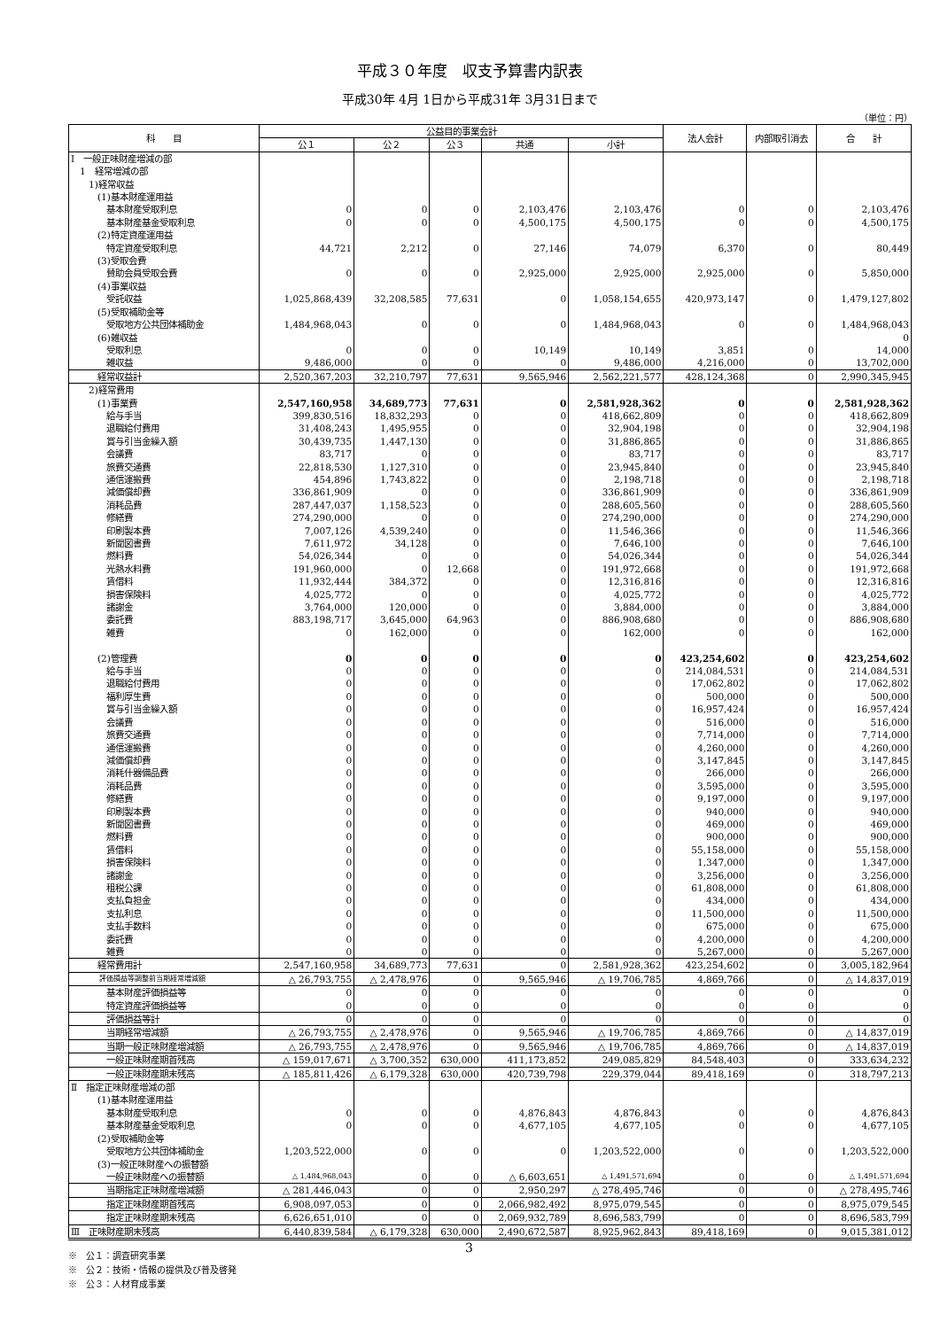平成３０年度　収支予算書内訳表
平成30年 4月 1日から平成31年 3月31日まで
（単位：円）
| 科 目 | 公益目的事業会計 | | | | | 法人会計 | 内部取引消去 | 合 計 |
| --- | --- | --- | --- | --- | --- | --- | --- | --- |
| | 公１ | 公２ | 公３ | 共通 | 小計 | | | |
| Ⅰ 一般正味財産増減の部 | | | | | | | | |
| 1 経常増減の部 | | | | | | | | |
| 1)経常収益 | | | | | | | | |
| (1)基本財産運用益 | | | | | | | | |
| 基本財産受取利息 | 0 | 0 | 0 | 2,103,476 | 2,103,476 | 0 | 0 | 2,103,476 |
| 基本財産基金受取利息 | 0 | 0 | 0 | 4,500,175 | 4,500,175 | 0 | 0 | 4,500,175 |
| (2)特定資産運用益 | | | | | | | | |
| 特定資産受取利息 | 44,721 | 2,212 | 0 | 27,146 | 74,079 | 6,370 | 0 | 80,449 |
| (3)受取会費 | | | | | | | | |
| 賛助会員受取会費 | 0 | 0 | 0 | 2,925,000 | 2,925,000 | 2,925,000 | 0 | 5,850,000 |
| (4)事業収益 | | | | | | | | |
| 受託収益 | 1,025,868,439 | 32,208,585 | 77,631 | 0 | 1,058,154,655 | 420,973,147 | 0 | 1,479,127,802 |
| (5)受取補助金等 | | | | | | | | |
| 受取地方公共団体補助金 | 1,484,968,043 | 0 | 0 | 0 | 1,484,968,043 | 0 | 0 | 1,484,968,043 |
| (6)雑収益 | | | | | | | | 0 |
| 受取利息 | 0 | 0 | 0 | 10,149 | 10,149 | 3,851 | 0 | 14,000 |
| 雑収益 | 9,486,000 | 0 | 0 | 0 | 9,486,000 | 4,216,000 | 0 | 13,702,000 |
| 経常収益計 | 2,520,367,203 | 32,210,797 | 77,631 | 9,565,946 | 2,562,221,577 | 428,124,368 | 0 | 2,990,345,945 |
| 2)経常費用 | | | | | | | | |
| (1)事業費 | 2,547,160,958 | 34,689,773 | 77,631 | 0 | 2,581,928,362 | 0 | 0 | 2,581,928,362 |
| 給与手当 | 399,830,516 | 18,832,293 | 0 | 0 | 418,662,809 | 0 | 0 | 418,662,809 |
| 退職給付費用 | 31,408,243 | 1,495,955 | 0 | 0 | 32,904,198 | 0 | 0 | 32,904,198 |
| 賞与引当金繰入額 | 30,439,735 | 1,447,130 | 0 | 0 | 31,886,865 | 0 | 0 | 31,886,865 |
| 会議費 | 83,717 | 0 | 0 | 0 | 83,717 | 0 | 0 | 83,717 |
| 旅費交通費 | 22,818,530 | 1,127,310 | 0 | 0 | 23,945,840 | 0 | 0 | 23,945,840 |
| 通信運搬費 | 454,896 | 1,743,822 | 0 | 0 | 2,198,718 | 0 | 0 | 2,198,718 |
| 減価償却費 | 336,861,909 | 0 | 0 | 0 | 336,861,909 | 0 | 0 | 336,861,909 |
| 消耗品費 | 287,447,037 | 1,158,523 | 0 | 0 | 288,605,560 | 0 | 0 | 288,605,560 |
| 修繕費 | 274,290,000 | 0 | 0 | 0 | 274,290,000 | 0 | 0 | 274,290,000 |
| 印刷製本費 | 7,007,126 | 4,539,240 | 0 | 0 | 11,546,366 | 0 | 0 | 11,546,366 |
| 新聞図書費 | 7,611,972 | 34,128 | 0 | 0 | 7,646,100 | 0 | 0 | 7,646,100 |
| 燃料費 | 54,026,344 | 0 | 0 | 0 | 54,026,344 | 0 | 0 | 54,026,344 |
| 光熱水料費 | 191,960,000 | 0 | 12,668 | 0 | 191,972,668 | 0 | 0 | 191,972,668 |
| 賃借料 | 11,932,444 | 384,372 | 0 | 0 | 12,316,816 | 0 | 0 | 12,316,816 |
| 損害保険料 | 4,025,772 | 0 | 0 | 0 | 4,025,772 | 0 | 0 | 4,025,772 |
| 諸謝金 | 3,764,000 | 120,000 | 0 | 0 | 3,884,000 | 0 | 0 | 3,884,000 |
| 委託費 | 883,198,717 | 3,645,000 | 64,963 | 0 | 886,908,680 | 0 | 0 | 886,908,680 |
| 雑費 | 0 | 162,000 | 0 | 0 | 162,000 | 0 | 0 | 162,000 |
| (2)管理費 | 0 | 0 | 0 | 0 | 0 | 423,254,602 | 0 | 423,254,602 |
| 給与手当 | 0 | 0 | 0 | 0 | 0 | 214,084,531 | 0 | 214,084,531 |
| 退職給付費用 | 0 | 0 | 0 | 0 | 0 | 17,062,802 | 0 | 17,062,802 |
| 福利厚生費 | 0 | 0 | 0 | 0 | 0 | 500,000 | 0 | 500,000 |
| 賞与引当金繰入額 | 0 | 0 | 0 | 0 | 0 | 16,957,424 | 0 | 16,957,424 |
| 会議費 | 0 | 0 | 0 | 0 | 0 | 516,000 | 0 | 516,000 |
| 旅費交通費 | 0 | 0 | 0 | 0 | 0 | 7,714,000 | 0 | 7,714,000 |
| 通信運搬費 | 0 | 0 | 0 | 0 | 0 | 4,260,000 | 0 | 4,260,000 |
| 減価償却費 | 0 | 0 | 0 | 0 | 0 | 3,147,845 | 0 | 3,147,845 |
| 消耗什器備品費 | 0 | 0 | 0 | 0 | 0 | 266,000 | 0 | 266,000 |
| 消耗品費 | 0 | 0 | 0 | 0 | 0 | 3,595,000 | 0 | 3,595,000 |
| 修繕費 | 0 | 0 | 0 | 0 | 0 | 9,197,000 | 0 | 9,197,000 |
| 印刷製本費 | 0 | 0 | 0 | 0 | 0 | 940,000 | 0 | 940,000 |
| 新聞図書費 | 0 | 0 | 0 | 0 | 0 | 469,000 | 0 | 469,000 |
| 燃料費 | 0 | 0 | 0 | 0 | 0 | 900,000 | 0 | 900,000 |
| 賃借料 | 0 | 0 | 0 | 0 | 0 | 55,158,000 | 0 | 55,158,000 |
| 損害保険料 | 0 | 0 | 0 | 0 | 0 | 1,347,000 | 0 | 1,347,000 |
| 諸謝金 | 0 | 0 | 0 | 0 | 0 | 3,256,000 | 0 | 3,256,000 |
| 租税公課 | 0 | 0 | 0 | 0 | 0 | 61,808,000 | 0 | 61,808,000 |
| 支払負担金 | 0 | 0 | 0 | 0 | 0 | 434,000 | 0 | 434,000 |
| 支払利息 | 0 | 0 | 0 | 0 | 0 | 11,500,000 | 0 | 11,500,000 |
| 支払手数料 | 0 | 0 | 0 | 0 | 0 | 675,000 | 0 | 675,000 |
| 委託費 | 0 | 0 | 0 | 0 | 0 | 4,200,000 | 0 | 4,200,000 |
| 雑費 | 0 | 0 | 0 | 0 | 0 | 5,267,000 | 0 | 5,267,000 |
| 経常費用計 | 2,547,160,958 | 34,689,773 | 77,631 | 0 | 2,581,928,362 | 423,254,602 | 0 | 3,005,182,964 |
| 評価損益等調整前当期経常増減額 | △ 26,793,755 | △ 2,478,976 | 0 | 9,565,946 | △ 19,706,785 | 4,869,766 | 0 | △ 14,837,019 |
| 基本財産評価損益等 | 0 | 0 | 0 | 0 | 0 | 0 | 0 | 0 |
| 特定資産評価損益等 | 0 | 0 | 0 | 0 | 0 | 0 | 0 | 0 |
| 評価損益等計 | 0 | 0 | 0 | 0 | 0 | 0 | 0 | 0 |
| 当期経常増減額 | △ 26,793,755 | △ 2,478,976 | 0 | 9,565,946 | △ 19,706,785 | 4,869,766 | 0 | △ 14,837,019 |
| 当期一般正味財産増減額 | △ 26,793,755 | △ 2,478,976 | 0 | 9,565,946 | △ 19,706,785 | 4,869,766 | 0 | △ 14,837,019 |
| 一般正味財産期首残高 | △ 159,017,671 | △ 3,700,352 | 630,000 | 411,173,852 | 249,085,829 | 84,548,403 | 0 | 333,634,232 |
| 一般正味財産期末残高 | △ 185,811,426 | △ 6,179,328 | 630,000 | 420,739,798 | 229,379,044 | 89,418,169 | 0 | 318,797,213 |
| Ⅱ 指定正味財産増減の部 | | | | | | | | |
| (1)基本財産運用益 | | | | | | | | |
| 基本財産受取利息 | 0 | 0 | 0 | 4,876,843 | 4,876,843 | 0 | 0 | 4,876,843 |
| 基本財産基金受取利息 | 0 | 0 | 0 | 4,677,105 | 4,677,105 | 0 | 0 | 4,677,105 |
| (2)受取補助金等 | | | | | | | | |
| 受取地方公共団体補助金 | 1,203,522,000 | 0 | 0 | 0 | 1,203,522,000 | 0 | 0 | 1,203,522,000 |
| (3)一般正味財産への振替額 | | | | | | | | |
| 一般正味財産への振替額 | △ 1,484,968,043 | 0 | 0 | △ 6,603,651 | △ 1,491,571,694 | 0 | 0 | △ 1,491,571,694 |
| 当期指定正味財産増減額 | △ 281,446,043 | 0 | 0 | 2,950,297 | △ 278,495,746 | 0 | 0 | △ 278,495,746 |
| 指定正味財産期首残高 | 6,908,097,053 | 0 | 0 | 2,066,982,492 | 8,975,079,545 | 0 | 0 | 8,975,079,545 |
| 指定正味財産期末残高 | 6,626,651,010 | 0 | 0 | 2,069,932,789 | 8,696,583,799 | 0 | 0 | 8,696,583,799 |
| Ⅲ 正味財産期末残高 | 6,440,839,584 | △ 6,179,328 | 630,000 | 2,490,672,587 | 8,925,962,843 | 89,418,169 | 0 | 9,015,381,012 |
※　公１：調査研究事業
※　公２：技術・情報の提供及び普及啓発
※　公３：人材育成事業
3